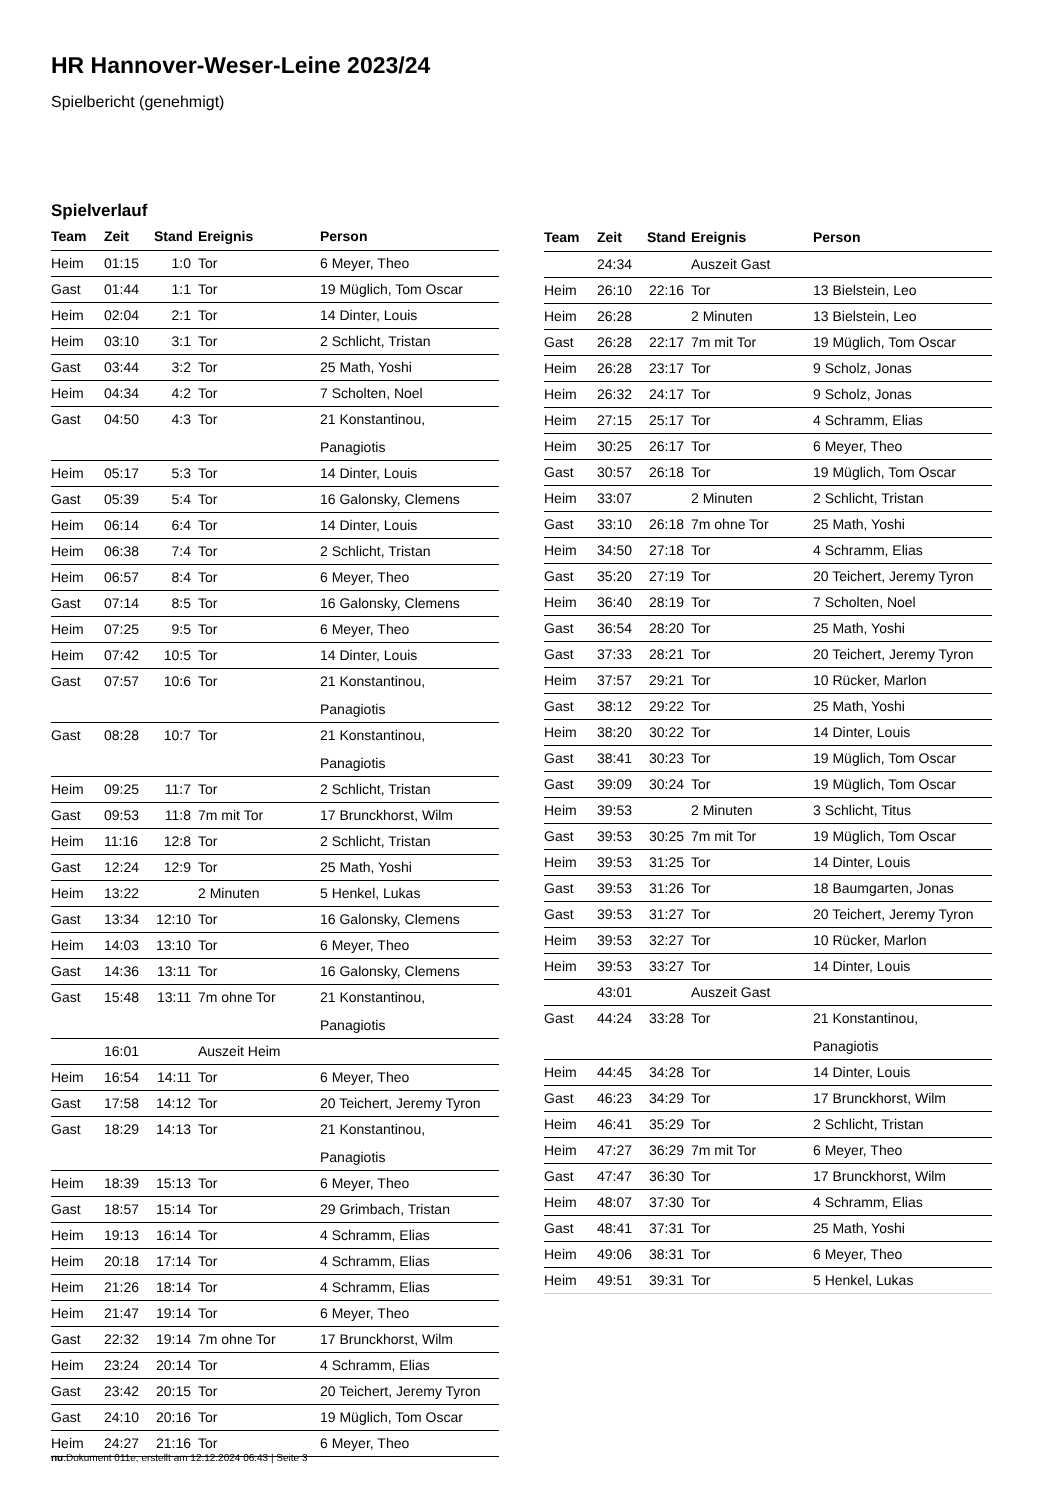HR Hannover-Weser-Leine 2023/24
Spielbericht (genehmigt)
Spielverlauf
| Team | Zeit | Stand | Ereignis | Person |
| --- | --- | --- | --- | --- |
| Heim | 01:15 | 1:0 | Tor | 6 Meyer, Theo |
| Gast | 01:44 | 1:1 | Tor | 19 Müglich, Tom Oscar |
| Heim | 02:04 | 2:1 | Tor | 14 Dinter, Louis |
| Heim | 03:10 | 3:1 | Tor | 2 Schlicht, Tristan |
| Gast | 03:44 | 3:2 | Tor | 25 Math, Yoshi |
| Heim | 04:34 | 4:2 | Tor | 7 Scholten, Noel |
| Gast | 04:50 | 4:3 | Tor | 21 Konstantinou, Panagiotis |
| Heim | 05:17 | 5:3 | Tor | 14 Dinter, Louis |
| Gast | 05:39 | 5:4 | Tor | 16 Galonsky, Clemens |
| Heim | 06:14 | 6:4 | Tor | 14 Dinter, Louis |
| Heim | 06:38 | 7:4 | Tor | 2 Schlicht, Tristan |
| Heim | 06:57 | 8:4 | Tor | 6 Meyer, Theo |
| Gast | 07:14 | 8:5 | Tor | 16 Galonsky, Clemens |
| Heim | 07:25 | 9:5 | Tor | 6 Meyer, Theo |
| Heim | 07:42 | 10:5 | Tor | 14 Dinter, Louis |
| Gast | 07:57 | 10:6 | Tor | 21 Konstantinou, Panagiotis |
| Gast | 08:28 | 10:7 | Tor | 21 Konstantinou, Panagiotis |
| Heim | 09:25 | 11:7 | Tor | 2 Schlicht, Tristan |
| Gast | 09:53 | 11:8 | 7m mit Tor | 17 Brunckhorst, Wilm |
| Heim | 11:16 | 12:8 | Tor | 2 Schlicht, Tristan |
| Gast | 12:24 | 12:9 | Tor | 25 Math, Yoshi |
| Heim | 13:22 | | 2 Minuten | 5 Henkel, Lukas |
| Gast | 13:34 | 12:10 | Tor | 16 Galonsky, Clemens |
| Heim | 14:03 | 13:10 | Tor | 6 Meyer, Theo |
| Gast | 14:36 | 13:11 | Tor | 16 Galonsky, Clemens |
| Gast | 15:48 | 13:11 | 7m ohne Tor | 21 Konstantinou, Panagiotis |
| | 16:01 | | Auszeit Heim | |
| Heim | 16:54 | 14:11 | Tor | 6 Meyer, Theo |
| Gast | 17:58 | 14:12 | Tor | 20 Teichert, Jeremy Tyron |
| Gast | 18:29 | 14:13 | Tor | 21 Konstantinou, Panagiotis |
| Heim | 18:39 | 15:13 | Tor | 6 Meyer, Theo |
| Gast | 18:57 | 15:14 | Tor | 29 Grimbach, Tristan |
| Heim | 19:13 | 16:14 | Tor | 4 Schramm, Elias |
| Heim | 20:18 | 17:14 | Tor | 4 Schramm, Elias |
| Heim | 21:26 | 18:14 | Tor | 4 Schramm, Elias |
| Heim | 21:47 | 19:14 | Tor | 6 Meyer, Theo |
| Gast | 22:32 | 19:14 | 7m ohne Tor | 17 Brunckhorst, Wilm |
| Heim | 23:24 | 20:14 | Tor | 4 Schramm, Elias |
| Gast | 23:42 | 20:15 | Tor | 20 Teichert, Jeremy Tyron |
| Gast | 24:10 | 20:16 | Tor | 19 Müglich, Tom Oscar |
| Heim | 24:27 | 21:16 | Tor | 6 Meyer, Theo |
| Team | Zeit | Stand | Ereignis | Person |
| --- | --- | --- | --- | --- |
| | 24:34 | | Auszeit Gast | |
| Heim | 26:10 | 22:16 | Tor | 13 Bielstein, Leo |
| Heim | 26:28 | | 2 Minuten | 13 Bielstein, Leo |
| Gast | 26:28 | 22:17 | 7m mit Tor | 19 Müglich, Tom Oscar |
| Heim | 26:28 | 23:17 | Tor | 9 Scholz, Jonas |
| Heim | 26:32 | 24:17 | Tor | 9 Scholz, Jonas |
| Heim | 27:15 | 25:17 | Tor | 4 Schramm, Elias |
| Heim | 30:25 | 26:17 | Tor | 6 Meyer, Theo |
| Gast | 30:57 | 26:18 | Tor | 19 Müglich, Tom Oscar |
| Heim | 33:07 | | 2 Minuten | 2 Schlicht, Tristan |
| Gast | 33:10 | 26:18 | 7m ohne Tor | 25 Math, Yoshi |
| Heim | 34:50 | 27:18 | Tor | 4 Schramm, Elias |
| Gast | 35:20 | 27:19 | Tor | 20 Teichert, Jeremy Tyron |
| Heim | 36:40 | 28:19 | Tor | 7 Scholten, Noel |
| Gast | 36:54 | 28:20 | Tor | 25 Math, Yoshi |
| Gast | 37:33 | 28:21 | Tor | 20 Teichert, Jeremy Tyron |
| Heim | 37:57 | 29:21 | Tor | 10 Rücker, Marlon |
| Gast | 38:12 | 29:22 | Tor | 25 Math, Yoshi |
| Heim | 38:20 | 30:22 | Tor | 14 Dinter, Louis |
| Gast | 38:41 | 30:23 | Tor | 19 Müglich, Tom Oscar |
| Gast | 39:09 | 30:24 | Tor | 19 Müglich, Tom Oscar |
| Heim | 39:53 | | 2 Minuten | 3 Schlicht, Titus |
| Gast | 39:53 | 30:25 | 7m mit Tor | 19 Müglich, Tom Oscar |
| Heim | 39:53 | 31:25 | Tor | 14 Dinter, Louis |
| Gast | 39:53 | 31:26 | Tor | 18 Baumgarten, Jonas |
| Gast | 39:53 | 31:27 | Tor | 20 Teichert, Jeremy Tyron |
| Heim | 39:53 | 32:27 | Tor | 10 Rücker, Marlon |
| Heim | 39:53 | 33:27 | Tor | 14 Dinter, Louis |
| | 43:01 | | Auszeit Gast | |
| Gast | 44:24 | 33:28 | Tor | 21 Konstantinou, Panagiotis |
| Heim | 44:45 | 34:28 | Tor | 14 Dinter, Louis |
| Gast | 46:23 | 34:29 | Tor | 17 Brunckhorst, Wilm |
| Heim | 46:41 | 35:29 | Tor | 2 Schlicht, Tristan |
| Heim | 47:27 | 36:29 | 7m mit Tor | 6 Meyer, Theo |
| Gast | 47:47 | 36:30 | Tor | 17 Brunckhorst, Wilm |
| Heim | 48:07 | 37:30 | Tor | 4 Schramm, Elias |
| Gast | 48:41 | 37:31 | Tor | 25 Math, Yoshi |
| Heim | 49:06 | 38:31 | Tor | 6 Meyer, Theo |
| Heim | 49:51 | 39:31 | Tor | 5 Henkel, Lukas |
nu.Dokument 011e, erstellt am 12.12.2024 06:43 | Seite 3